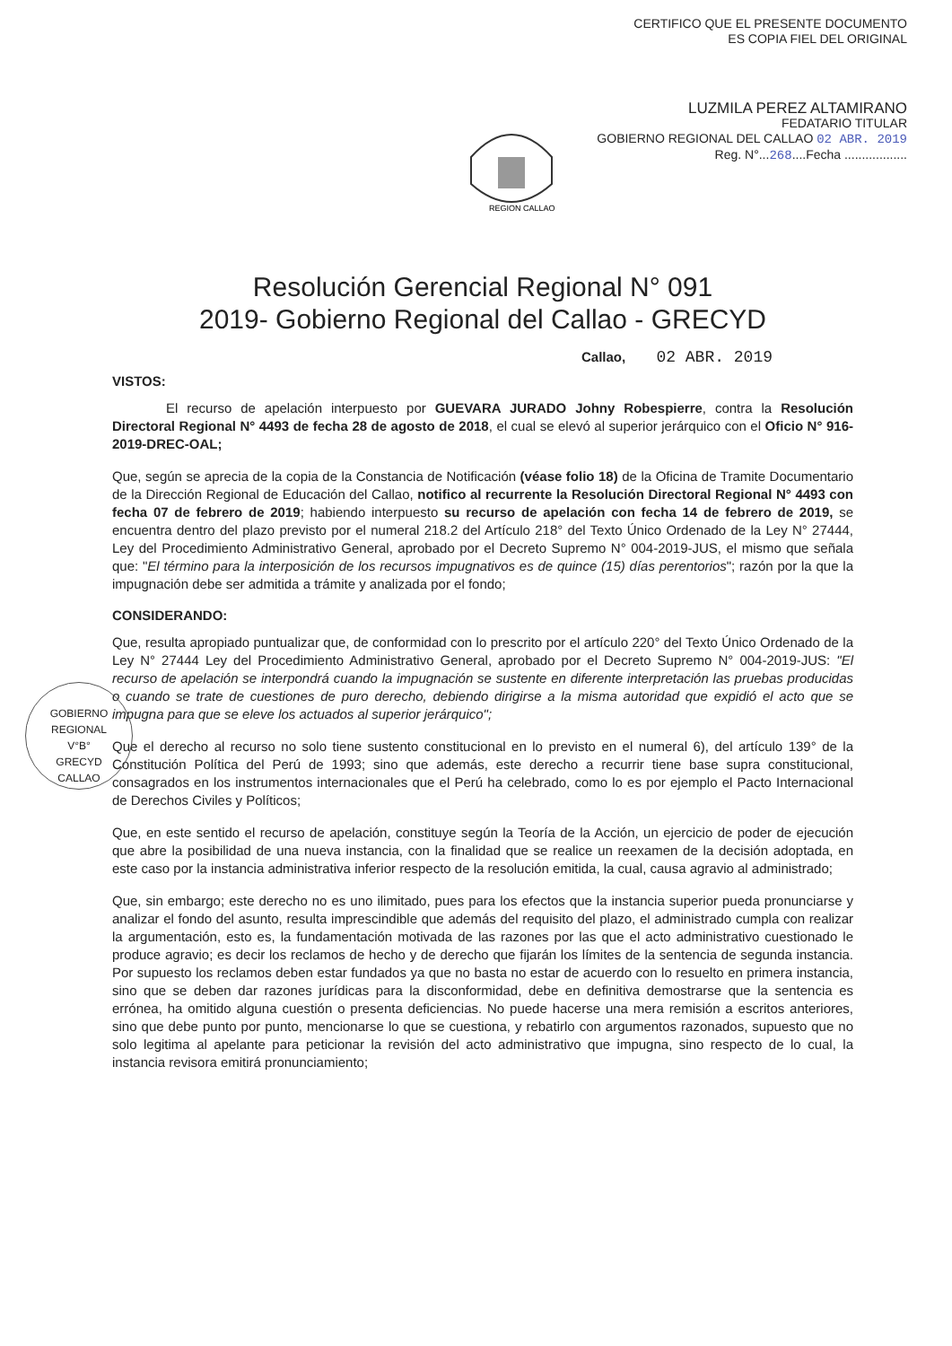CERTIFICO QUE EL PRESENTE DOCUMENTO
ES COPIA FIEL DEL ORIGINAL
LUZMILA PEREZ ALTAMIRANO
FEDATARIO TITULAR
GOBIERNO REGIONAL DEL CALLAO 02 ABR. 2019
Reg. N°...268....Fecha ..................
REGION CALLAO
Resolución Gerencial Regional N° 091
2019- Gobierno Regional del Callao - GRECYD
Callao, 02 ABR. 2019
VISTOS:
El recurso de apelación interpuesto por GUEVARA JURADO Johny Robespierre, contra la Resolución Directoral Regional N° 4493 de fecha 28 de agosto de 2018, el cual se elevó al superior jerárquico con el Oficio N° 916-2019-DREC-OAL;
Que, según se aprecia de la copia de la Constancia de Notificación (véase folio 18) de la Oficina de Tramite Documentario de la Dirección Regional de Educación del Callao, notifico al recurrente la Resolución Directoral Regional N° 4493 con fecha 07 de febrero de 2019; habiendo interpuesto su recurso de apelación con fecha 14 de febrero de 2019, se encuentra dentro del plazo previsto por el numeral 218.2 del Artículo 218° del Texto Único Ordenado de la Ley N° 27444, Ley del Procedimiento Administrativo General, aprobado por el Decreto Supremo N° 004-2019-JUS, el mismo que señala que: "El término para la interposición de los recursos impugnativos es de quince (15) días perentorios"; razón por la que la impugnación debe ser admitida a trámite y analizada por el fondo;
CONSIDERANDO:
Que, resulta apropiado puntualizar que, de conformidad con lo prescrito por el artículo 220° del Texto Único Ordenado de la Ley N° 27444 Ley del Procedimiento Administrativo General, aprobado por el Decreto Supremo N° 004-2019-JUS: "El recurso de apelación se interpondrá cuando la impugnación se sustente en diferente interpretación las pruebas producidas o cuando se trate de cuestiones de puro derecho, debiendo dirigirse a la misma autoridad que expidió el acto que se impugna para que se eleve los actuados al superior jerárquico";
Que el derecho al recurso no solo tiene sustento constitucional en lo previsto en el numeral 6), del artículo 139° de la Constitución Política del Perú de 1993; sino que además, este derecho a recurrir tiene base supra constitucional, consagrados en los instrumentos internacionales que el Perú ha celebrado, como lo es por ejemplo el Pacto Internacional de Derechos Civiles y Políticos;
Que, en este sentido el recurso de apelación, constituye según la Teoría de la Acción, un ejercicio de poder de ejecución que abre la posibilidad de una nueva instancia, con la finalidad que se realice un reexamen de la decisión adoptada, en este caso por la instancia administrativa inferior respecto de la resolución emitida, la cual, causa agravio al administrado;
Que, sin embargo; este derecho no es uno ilimitado, pues para los efectos que la instancia superior pueda pronunciarse y analizar el fondo del asunto, resulta imprescindible que además del requisito del plazo, el administrado cumpla con realizar la argumentación, esto es, la fundamentación motivada de las razones por las que el acto administrativo cuestionado le produce agravio; es decir los reclamos de hecho y de derecho que fijarán los límites de la sentencia de segunda instancia. Por supuesto los reclamos deben estar fundados ya que no basta no estar de acuerdo con lo resuelto en primera instancia, sino que se deben dar razones jurídicas para la disconformidad, debe en definitiva demostrarse que la sentencia es errónea, ha omitido alguna cuestión o presenta deficiencias. No puede hacerse una mera remisión a escritos anteriores, sino que debe punto por punto, mencionarse lo que se cuestiona, y rebatirlo con argumentos razonados, supuesto que no solo legitima al apelante para peticionar la revisión del acto administrativo que impugna, sino respecto de lo cual, la instancia revisora emitirá pronunciamiento;
GOBIERNO REGIONAL
V°B°
GRECYD
CALLAO